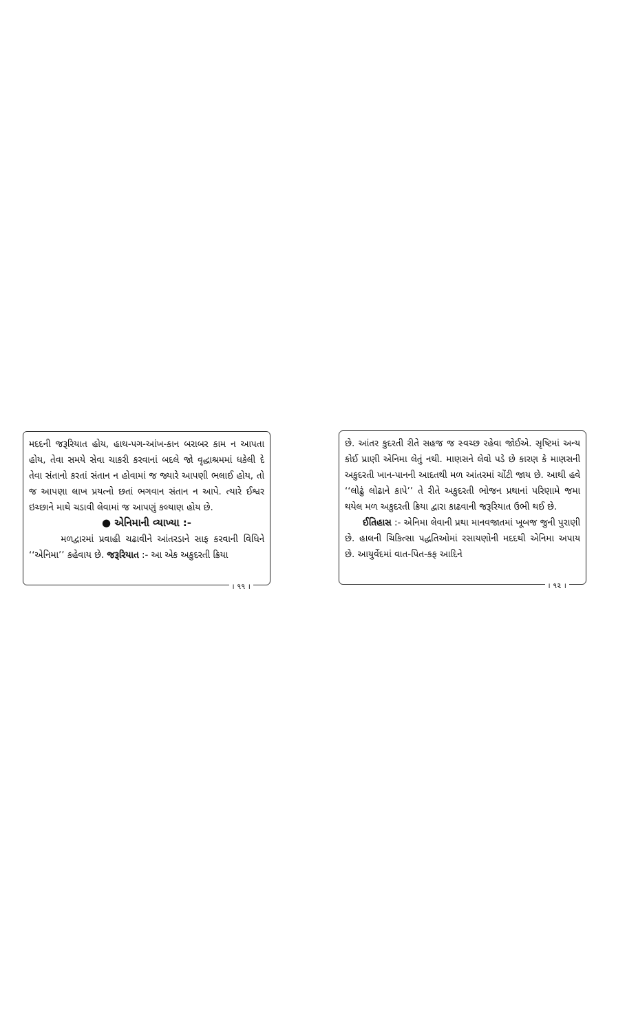મદદની જરૂરિયાત હોય, હાથ-પગ-આંખ-કાન બરાબર કામ ન આપતા હોય, તેવા સમયે સેવા ચાકરી કરવાનાં બદલે જો વૃદ્ધાશ્રમમાં ધકેલી દે તેવા સંતાનો કરતાં સંતાન ન હોવામાં જ જ્યારે આપણી ભલાઈ હોય, તો જ આપણા લાખ પ્રયત્નો છતાં ભગવાન સંતાન ન આપે. ત્યારે ઈશ્વર ઇચ્છાને માથે ચડાવી લેવામાં જ આપણું કલ્યાણ હોય છે.
● એનિમાની વ્યાખ્યા :-
મળદ્વારમાં પ્રવાહી ચઢાવીને આંતરડાને સાફ કરવાની વિધિને ‘‘એનિમા’’ કહેવાય છે. જરૂરિયાત :- આ એક અકુદરતી ક્રિયા
। ૧૧ ।
છે. આંતર કુદરતી રીતે સહજ જ સ્વચ્છ રહેવા જોઈએ. સૃષ્ટિમાં અન્ય કોઈ પ્રાણી એનિમા લેતું નથી. માણસને લેવો પડે છે કારણ કે માણસની અકુદરતી ખાન-પાનની આદતથી મળ આંતરમાં ચોંટી જાય છે. આથી હવે ‘‘લોઢું લોઢાને કાપે’’ તે રીતે અકુદરતી ભોજન પ્રથાનાં પરિણામે જમા થયેલ મળ અકુદરતી ક્રિયા દ્વારા કાઢવાની જરૂરિયાત ઉભી થઈ છે.
ઈતિહાસ :- એનિમા લેવાની પ્રથા માનવજાતમાં ખૂબજ જુની પુરાણી છે. હાલની ચિકિત્સા પદ્ધતિઓમાં રસાયણોની મદદથી એનિમા અપાય છે. આયુર્વેદમાં વાત-પિત-કફ આદિને
। ૧૨ ।